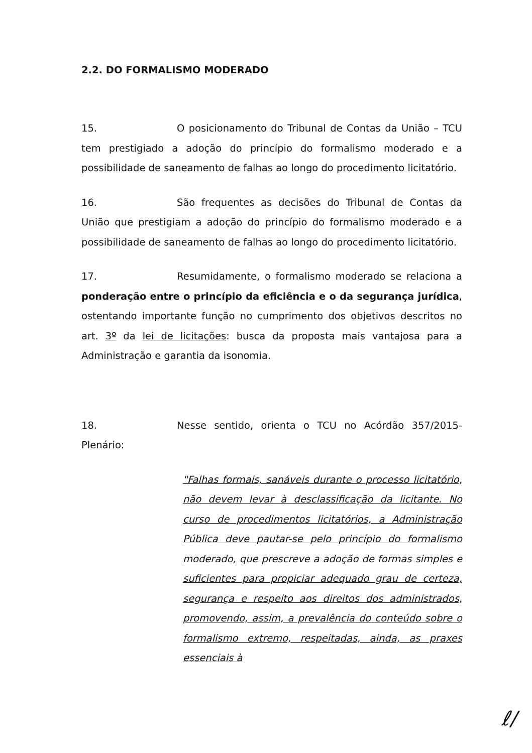2.2. DO FORMALISMO MODERADO
15. O posicionamento do Tribunal de Contas da União – TCU tem prestigiado a adoção do princípio do formalismo moderado e a possibilidade de saneamento de falhas ao longo do procedimento licitatório.
16. São frequentes as decisões do Tribunal de Contas da União que prestigiam a adoção do princípio do formalismo moderado e a possibilidade de saneamento de falhas ao longo do procedimento licitatório.
17. Resumidamente, o formalismo moderado se relaciona a ponderação entre o princípio da eficiência e o da segurança jurídica, ostentando importante função no cumprimento dos objetivos descritos no art. 3º da lei de licitações: busca da proposta mais vantajosa para a Administração e garantia da isonomia.
18. Nesse sentido, orienta o TCU no Acórdão 357/2015-Plenário:
"Falhas formais, sanáveis durante o processo licitatório, não devem levar à desclassificação da licitante. No curso de procedimentos licitatórios, a Administração Pública deve pautar-se pelo princípio do formalismo moderado, que prescreve a adoção de formas simples e suficientes para propiciar adequado grau de certeza, segurança e respeito aos direitos dos administrados, promovendo, assim, a prevalência do conteúdo sobre o formalismo extremo, respeitadas, ainda, as praxes essenciais à
ℓ/